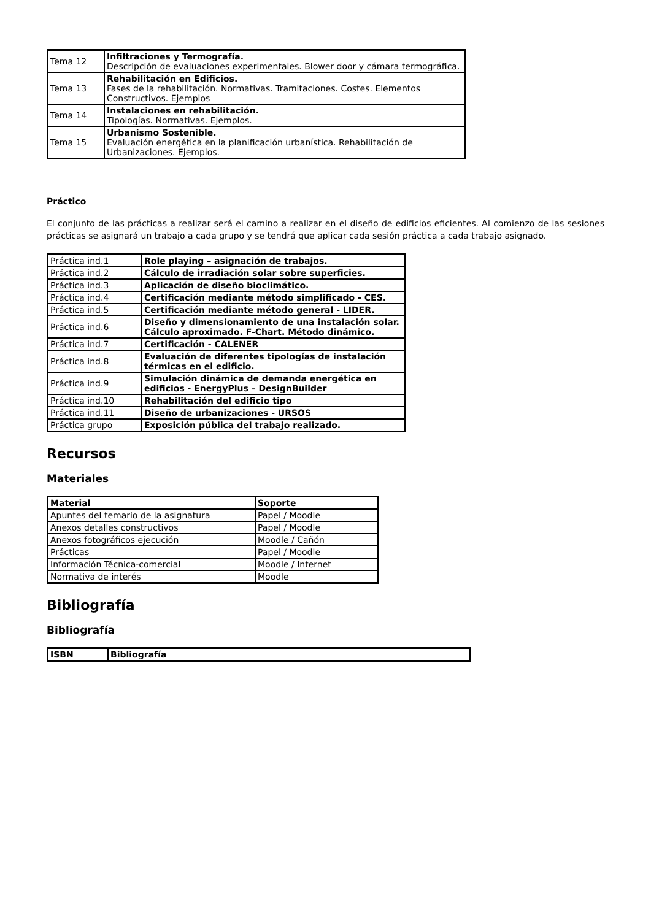| Tema 12 | Infiltraciones y Termografía. Descripción de evaluaciones experimentales. Blower door y cámara termográfica. |
| Tema 13 | Rehabilitación en Edificios. Fases de la rehabilitación. Normativas. Tramitaciones. Costes. Elementos Constructivos. Ejemplos |
| Tema 14 | Instalaciones en rehabilitación. Tipologías. Normativas. Ejemplos. |
| Tema 15 | Urbanismo Sostenible. Evaluación energética en la planificación urbanística. Rehabilitación de Urbanizaciones. Ejemplos. |
Práctico
El conjunto de las prácticas a realizar será el camino a realizar en el diseño de edificios eficientes. Al comienzo de las sesiones prácticas se asignará un trabajo a cada grupo y se tendrá que aplicar cada sesión práctica a cada trabajo asignado.
| Práctica ind.1 | Role playing – asignación de trabajos. |
| Práctica ind.2 | Cálculo de irradiación solar sobre superficies. |
| Práctica ind.3 | Aplicación de diseño bioclimático. |
| Práctica ind.4 | Certificación mediante método simplificado - CES. |
| Práctica ind.5 | Certificación mediante método general - LIDER. |
| Práctica ind.6 | Diseño y dimensionamiento de una instalación solar. Cálculo aproximado. F-Chart. Método dinámico. |
| Práctica ind.7 | Certificación - CALENER |
| Práctica ind.8 | Evaluación de diferentes tipologías de instalación térmicas en el edificio. |
| Práctica ind.9 | Simulación dinámica de demanda energética en edificios - EnergyPlus – DesignBuilder |
| Práctica ind.10 | Rehabilitación del edificio tipo |
| Práctica ind.11 | Diseño de urbanizaciones - URSOS |
| Práctica grupo | Exposición pública del trabajo realizado. |
Recursos
Materiales
| Material | Soporte |
| --- | --- |
| Apuntes del temario de la asignatura | Papel / Moodle |
| Anexos detalles constructivos | Papel / Moodle |
| Anexos fotográficos ejecución | Moodle / Cañón |
| Prácticas | Papel / Moodle |
| Información Técnica-comercial | Moodle / Internet |
| Normativa de interés | Moodle |
Bibliografía
Bibliografía
| ISBN | Bibliografía |
| --- | --- |